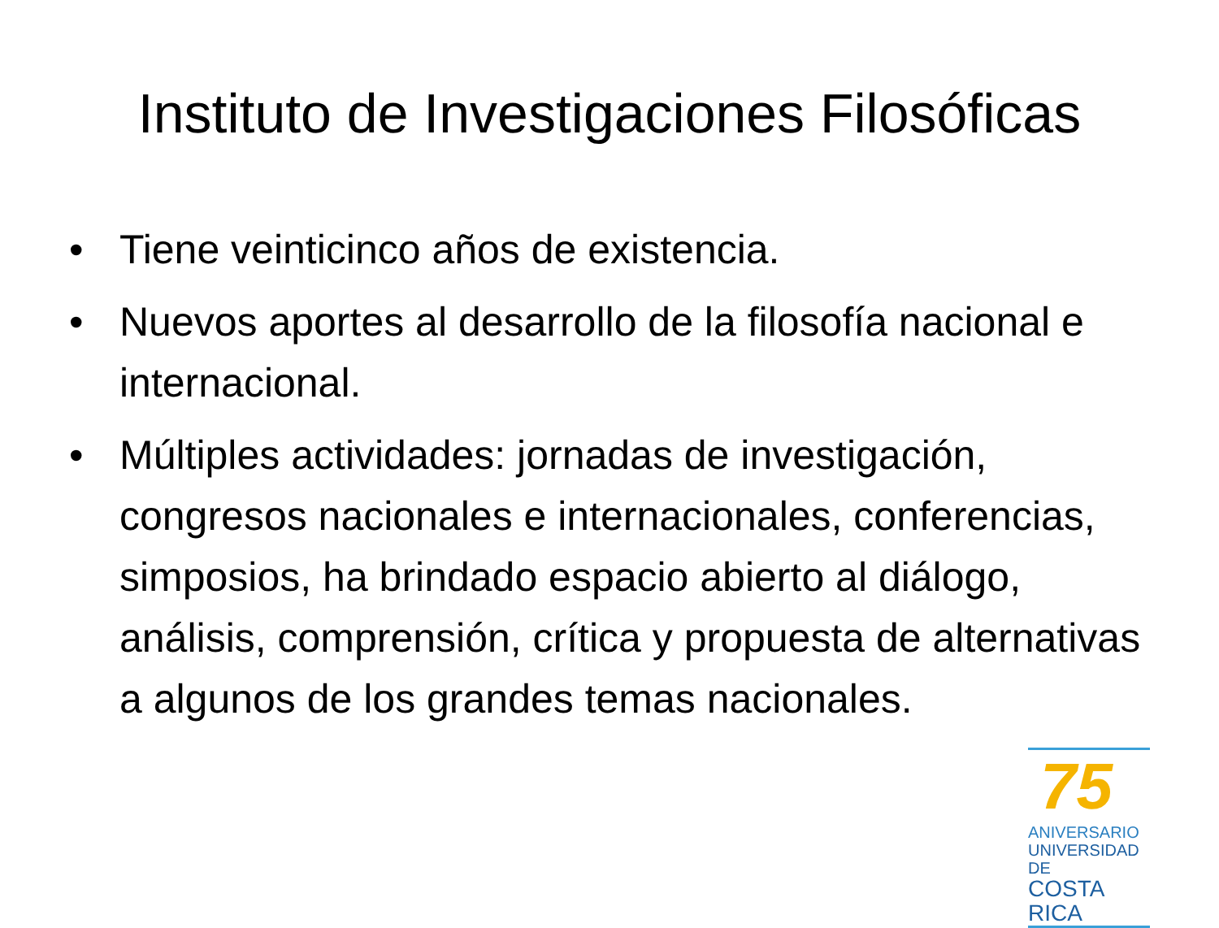Instituto de Investigaciones Filosóficas
• Tiene veinticinco años de existencia.
• Nuevos aportes al desarrollo de la filosofía nacional e internacional.
• Múltiples actividades: jornadas de investigación, congresos nacionales e internacionales, conferencias, simposios, ha brindado espacio abierto al diálogo, análisis, comprensión, crítica y propuesta de alternativas a algunos de los grandes temas nacionales.
75
ANIVERSARIO
UNIVERSIDAD DE
COSTA RICA